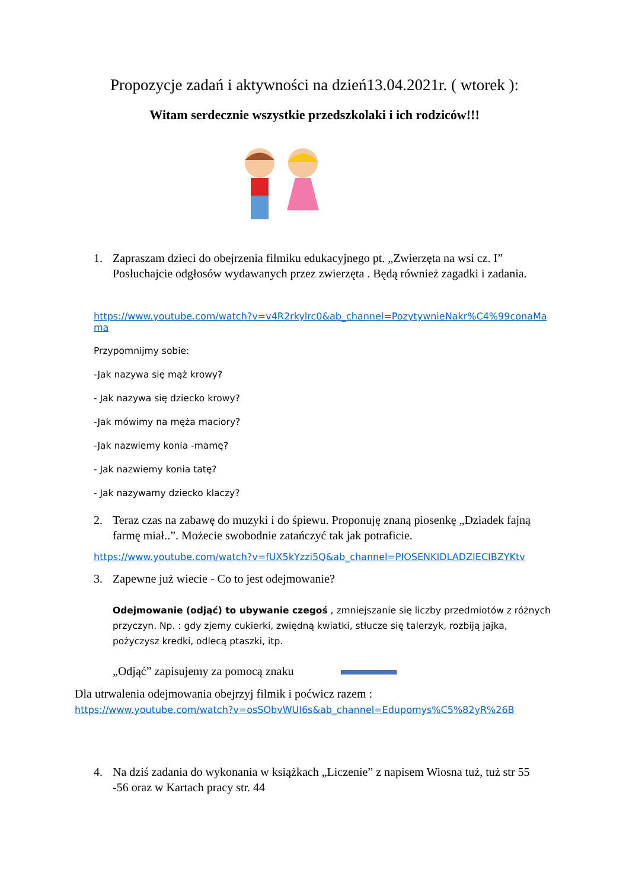Propozycje zadań i aktywności na dzień13.04.2021r. ( wtorek ):
Witam serdecznie wszystkie przedszkolaki i ich rodziców!!!
1. Zapraszam dzieci do obejrzenia filmiku edukacyjnego pt. „Zwierzęta na wsi cz. I” Posłuchajcie odgłosów wydawanych przez zwierzęta . Będą również zagadki i zadania.
https://www.youtube.com/watch?v=v4R2rkylrc0&ab_channel=PozytywnieNakr%C4%99conaMama
Przypomnijmy sobie:
-Jak nazywa się mąż krowy?
- Jak nazywa się dziecko krowy?
-Jak mówimy na męża maciory?
-Jak nazwiemy konia -mamę?
- Jak nazwiemy konia tatę?
- Jak nazywamy dziecko klaczy?
2. Teraz czas na zabawę do muzyki i do śpiewu. Proponuję znaną piosenkę „Dziadek fajną farmę miał..”. Możecie swobodnie zatańczyć tak jak potraficie.
https://www.youtube.com/watch?v=fUX5kYzzi5Q&ab_channel=PIOSENKIDLADZIECIBZYKtv
3. Zapewne już wiecie - Co to jest odejmowanie?
Odejmowanie (odjąć) to ubywanie czegoś , zmniejszanie się liczby przedmiotów z różnych przyczyn. Np. : gdy zjemy cukierki, zwiędną kwiatki, stłucze się talerzyk, rozbiją jajka, pożyczysz kredki, odlecą ptaszki, itp.
„Odjąć” zapisujemy za pomocą znaku
Dla utrwalenia odejmowania obejrzyj filmik i poćwicz razem :
https://www.youtube.com/watch?v=osSObvWUI6s&ab_channel=Edupomys%C5%82yR%26B
4. Na dziś zadania do wykonania w książkach „Liczenie” z napisem Wiosna tuż, tuż str 55 -56 oraz w Kartach pracy str. 44